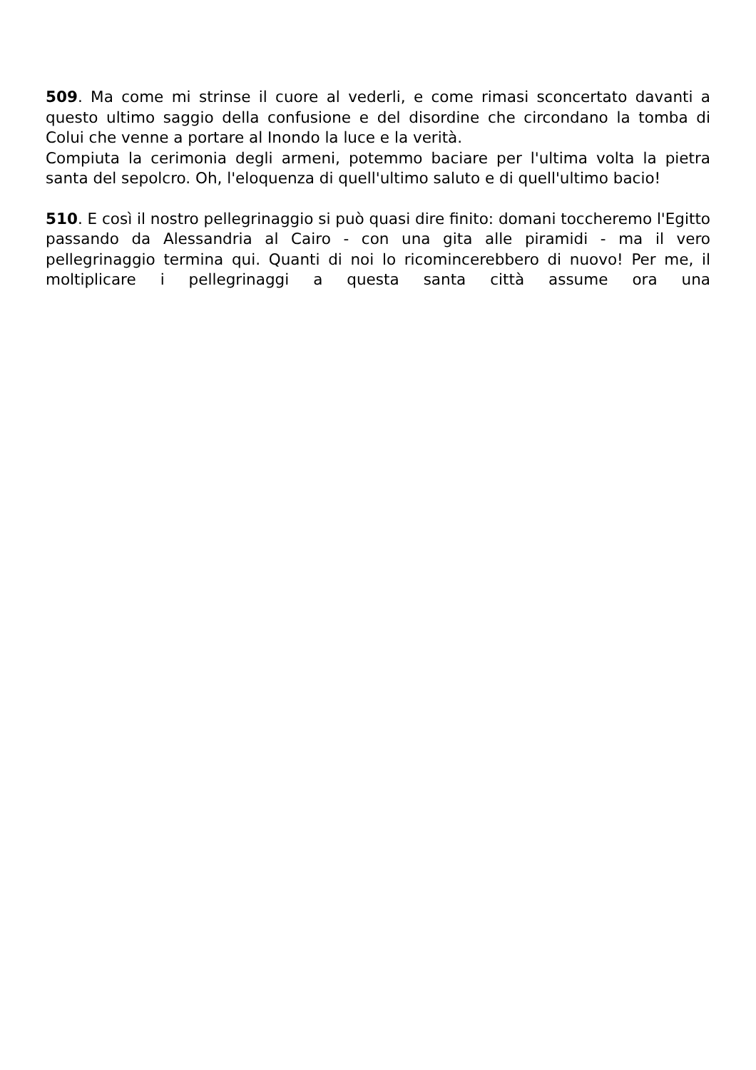509. Ma come mi strinse il cuore al vederli, e come rimasi sconcertato davanti a questo ultimo saggio della confusione e del disordine che circondano la tomba di Colui che venne a portare al Inondo la luce e la verità.
Compiuta la cerimonia degli armeni, potemmo baciare per l'ultima volta la pietra santa del sepolcro. Oh, l'eloquenza di quell'ultimo saluto e di quell'ultimo bacio!
510. E così il nostro pellegrinaggio si può quasi dire finito: domani toccheremo l'Egitto passando da Alessandria al Cairo - con una gita alle piramidi - ma il vero pellegrinaggio termina qui. Quanti di noi lo ricomincerebbero di nuovo! Per me, il moltiplicare i pellegrinaggi a questa santa città assume ora una